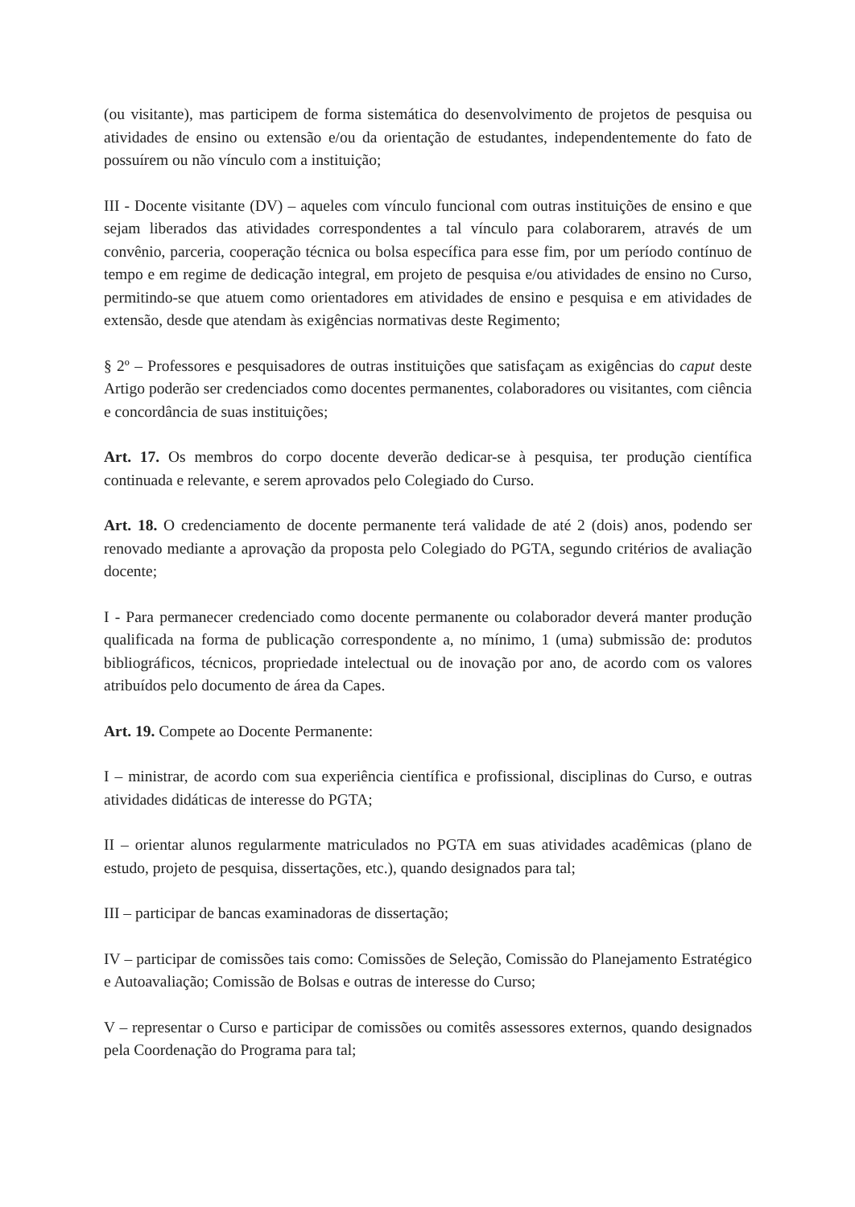(ou visitante), mas participem de forma sistemática do desenvolvimento de projetos de pesquisa ou atividades de ensino ou extensão e/ou da orientação de estudantes, independentemente do fato de possuírem ou não vínculo com a instituição;
III - Docente visitante (DV) – aqueles com vínculo funcional com outras instituições de ensino e que sejam liberados das atividades correspondentes a tal vínculo para colaborarem, através de um convênio, parceria, cooperação técnica ou bolsa específica para esse fim, por um período contínuo de tempo e em regime de dedicação integral, em projeto de pesquisa e/ou atividades de ensino no Curso, permitindo-se que atuem como orientadores em atividades de ensino e pesquisa e em atividades de extensão, desde que atendam às exigências normativas deste Regimento;
§ 2º – Professores e pesquisadores de outras instituições que satisfaçam as exigências do caput deste Artigo poderão ser credenciados como docentes permanentes, colaboradores ou visitantes, com ciência e concordância de suas instituições;
Art. 17. Os membros do corpo docente deverão dedicar-se à pesquisa, ter produção científica continuada e relevante, e serem aprovados pelo Colegiado do Curso.
Art. 18. O credenciamento de docente permanente terá validade de até 2 (dois) anos, podendo ser renovado mediante a aprovação da proposta pelo Colegiado do PGTA, segundo critérios de avaliação docente;
I - Para permanecer credenciado como docente permanente ou colaborador deverá manter produção qualificada na forma de publicação correspondente a, no mínimo, 1 (uma) submissão de: produtos bibliográficos, técnicos, propriedade intelectual ou de inovação por ano, de acordo com os valores atribuídos pelo documento de área da Capes.
Art. 19. Compete ao Docente Permanente:
I – ministrar, de acordo com sua experiência científica e profissional, disciplinas do Curso, e outras atividades didáticas de interesse do PGTA;
II – orientar alunos regularmente matriculados no PGTA em suas atividades acadêmicas (plano de estudo, projeto de pesquisa, dissertações, etc.), quando designados para tal;
III – participar de bancas examinadoras de dissertação;
IV – participar de comissões tais como: Comissões de Seleção, Comissão do Planejamento Estratégico e Autoavaliação; Comissão de Bolsas e outras de interesse do Curso;
V – representar o Curso e participar de comissões ou comitês assessores externos, quando designados pela Coordenação do Programa para tal;